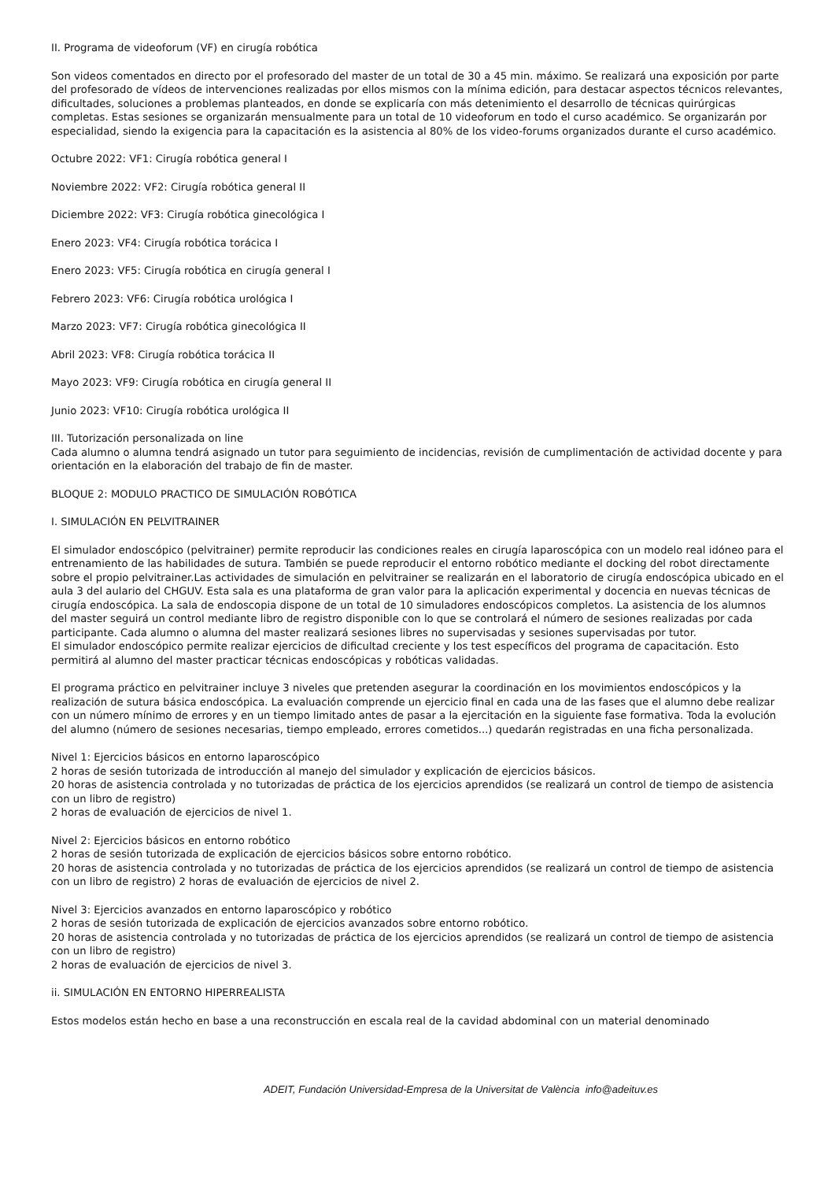II. Programa de videoforum (VF) en cirugía robótica
Son videos comentados en directo por el profesorado del master de un total de 30 a 45 min. máximo. Se realizará una exposición por parte del profesorado de vídeos de intervenciones realizadas por ellos mismos con la mínima edición, para destacar aspectos técnicos relevantes, dificultades, soluciones a problemas planteados, en donde se explicaría con más detenimiento el desarrollo de técnicas quirúrgicas completas. Estas sesiones se organizarán mensualmente para un total de 10 videoforum en todo el curso académico. Se organizarán por especialidad, siendo la exigencia para la capacitación es la asistencia al 80% de los video-forums organizados durante el curso académico.
Octubre 2022: VF1: Cirugía robótica general I
Noviembre 2022: VF2: Cirugía robótica general II
Diciembre 2022: VF3: Cirugía robótica ginecológica I
Enero 2023: VF4: Cirugía robótica torácica I
Enero 2023: VF5: Cirugía robótica en cirugía general I
Febrero 2023: VF6: Cirugía robótica urológica I
Marzo 2023: VF7: Cirugía robótica ginecológica II
Abril 2023: VF8: Cirugía robótica torácica II
Mayo 2023: VF9: Cirugía robótica en cirugía general II
Junio 2023: VF10: Cirugía robótica urológica II
III. Tutorización personalizada on line
Cada alumno o alumna tendrá asignado un tutor para seguimiento de incidencias, revisión de cumplimentación de actividad docente y para orientación en la elaboración del trabajo de fin de master.
BLOQUE 2: MODULO PRACTICO DE SIMULACIÓN ROBÓTICA
I. SIMULACIÓN EN PELVITRAINER
El simulador endoscópico (pelvitrainer) permite reproducir las condiciones reales en cirugía laparoscópica con un modelo real idóneo para el entrenamiento de las habilidades de sutura. También se puede reproducir el entorno robótico mediante el docking del robot directamente sobre el propio pelvitrainer.Las actividades de simulación en pelvitrainer se realizarán en el laboratorio de cirugía endoscópica ubicado en el aula 3 del aulario del CHGUV. Esta sala es una plataforma de gran valor para la aplicación experimental y docencia en nuevas técnicas de cirugía endoscópica. La sala de endoscopia dispone de un total de 10 simuladores endoscópicos completos. La asistencia de los alumnos del master seguirá un control mediante libro de registro disponible con lo que se controlará el número de sesiones realizadas por cada participante. Cada alumno o alumna del master realizará sesiones libres no supervisadas y sesiones supervisadas por tutor.
El simulador endoscópico permite realizar ejercicios de dificultad creciente y los test específicos del programa de capacitación. Esto permitirá al alumno del master practicar técnicas endoscópicas y robóticas validadas.
El programa práctico en pelvitrainer incluye 3 niveles que pretenden asegurar la coordinación en los movimientos endoscópicos y la realización de sutura básica endoscópica. La evaluación comprende un ejercicio final en cada una de las fases que el alumno debe realizar con un número mínimo de errores y en un tiempo limitado antes de pasar a la ejercitación en la siguiente fase formativa. Toda la evolución del alumno (número de sesiones necesarias, tiempo empleado, errores cometidos...) quedarán registradas en una ficha personalizada.
Nivel 1: Ejercicios básicos en entorno laparoscópico
2 horas de sesión tutorizada de introducción al manejo del simulador y explicación de ejercicios básicos.
20 horas de asistencia controlada y no tutorizadas de práctica de los ejercicios aprendidos (se realizará un control de tiempo de asistencia con un libro de registro)
2 horas de evaluación de ejercicios de nivel 1.
Nivel 2: Ejercicios básicos en entorno robótico
2 horas de sesión tutorizada de explicación de ejercicios básicos sobre entorno robótico.
20 horas de asistencia controlada y no tutorizadas de práctica de los ejercicios aprendidos (se realizará un control de tiempo de asistencia con un libro de registro) 2 horas de evaluación de ejercicios de nivel 2.
Nivel 3: Ejercicios avanzados en entorno laparoscópico y robótico
2 horas de sesión tutorizada de explicación de ejercicios avanzados sobre entorno robótico.
20 horas de asistencia controlada y no tutorizadas de práctica de los ejercicios aprendidos (se realizará un control de tiempo de asistencia con un libro de registro)
2 horas de evaluación de ejercicios de nivel 3.
ii. SIMULACIÓN EN ENTORNO HIPERREALISTA
Estos modelos están hecho en base a una reconstrucción en escala real de la cavidad abdominal con un material denominado
ADEIT, Fundación Universidad-Empresa de la Universitat de València info@adeituv.es